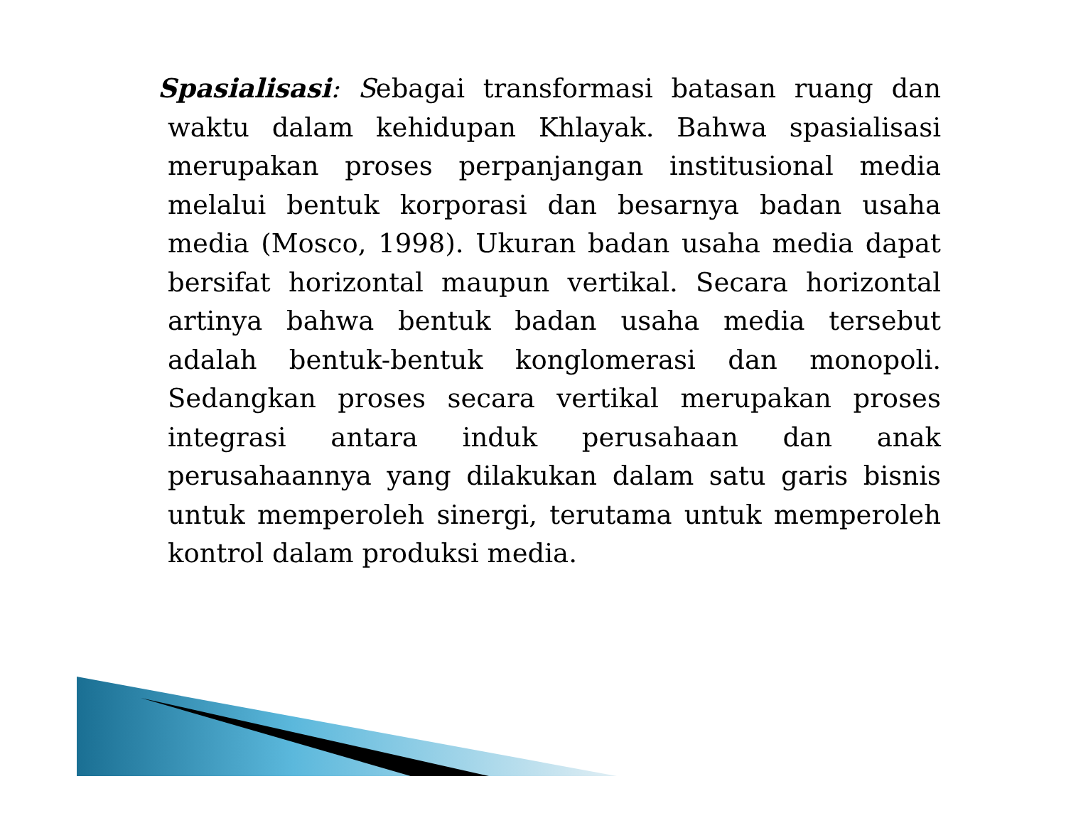Spasialisasi: Sebagai transformasi batasan ruang dan waktu dalam kehidupan Khlayak. Bahwa spasialisasi merupakan proses perpanjangan institusional media melalui bentuk korporasi dan besarnya badan usaha media (Mosco, 1998). Ukuran badan usaha media dapat bersifat horizontal maupun vertikal. Secara horizontal artinya bahwa bentuk badan usaha media tersebut adalah bentuk-bentuk konglomerasi dan monopoli. Sedangkan proses secara vertikal merupakan proses integrasi antara induk perusahaan dan anak perusahaannya yang dilakukan dalam satu garis bisnis untuk memperoleh sinergi, terutama untuk memperoleh kontrol dalam produksi media.